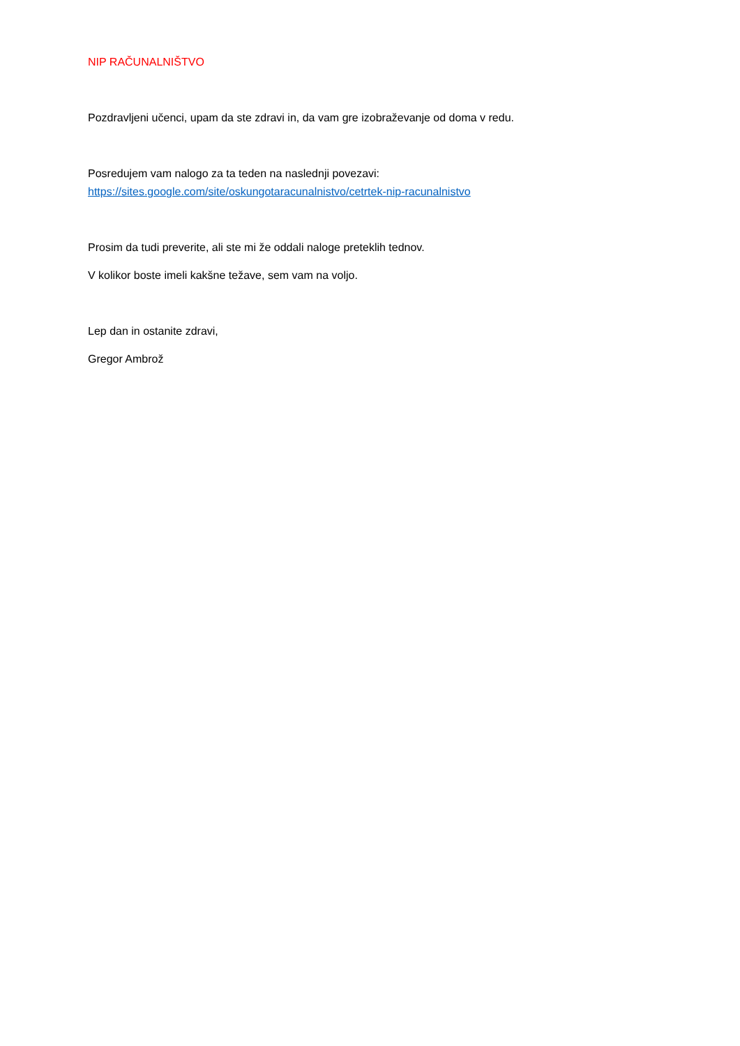NIP RAČUNALNIŠTVO
Pozdravljeni učenci, upam da ste zdravi in, da vam gre izobraževanje od doma v redu.
Posredujem vam nalogo za ta teden na naslednji povezavi:
https://sites.google.com/site/oskungotaracunalnistvo/cetrtek-nip-racunalnistvo
Prosim da tudi preverite, ali ste mi že oddali naloge preteklih tednov.
V kolikor boste imeli kakšne težave, sem vam na voljo.
Lep dan in ostanite zdravi,
Gregor Ambrož